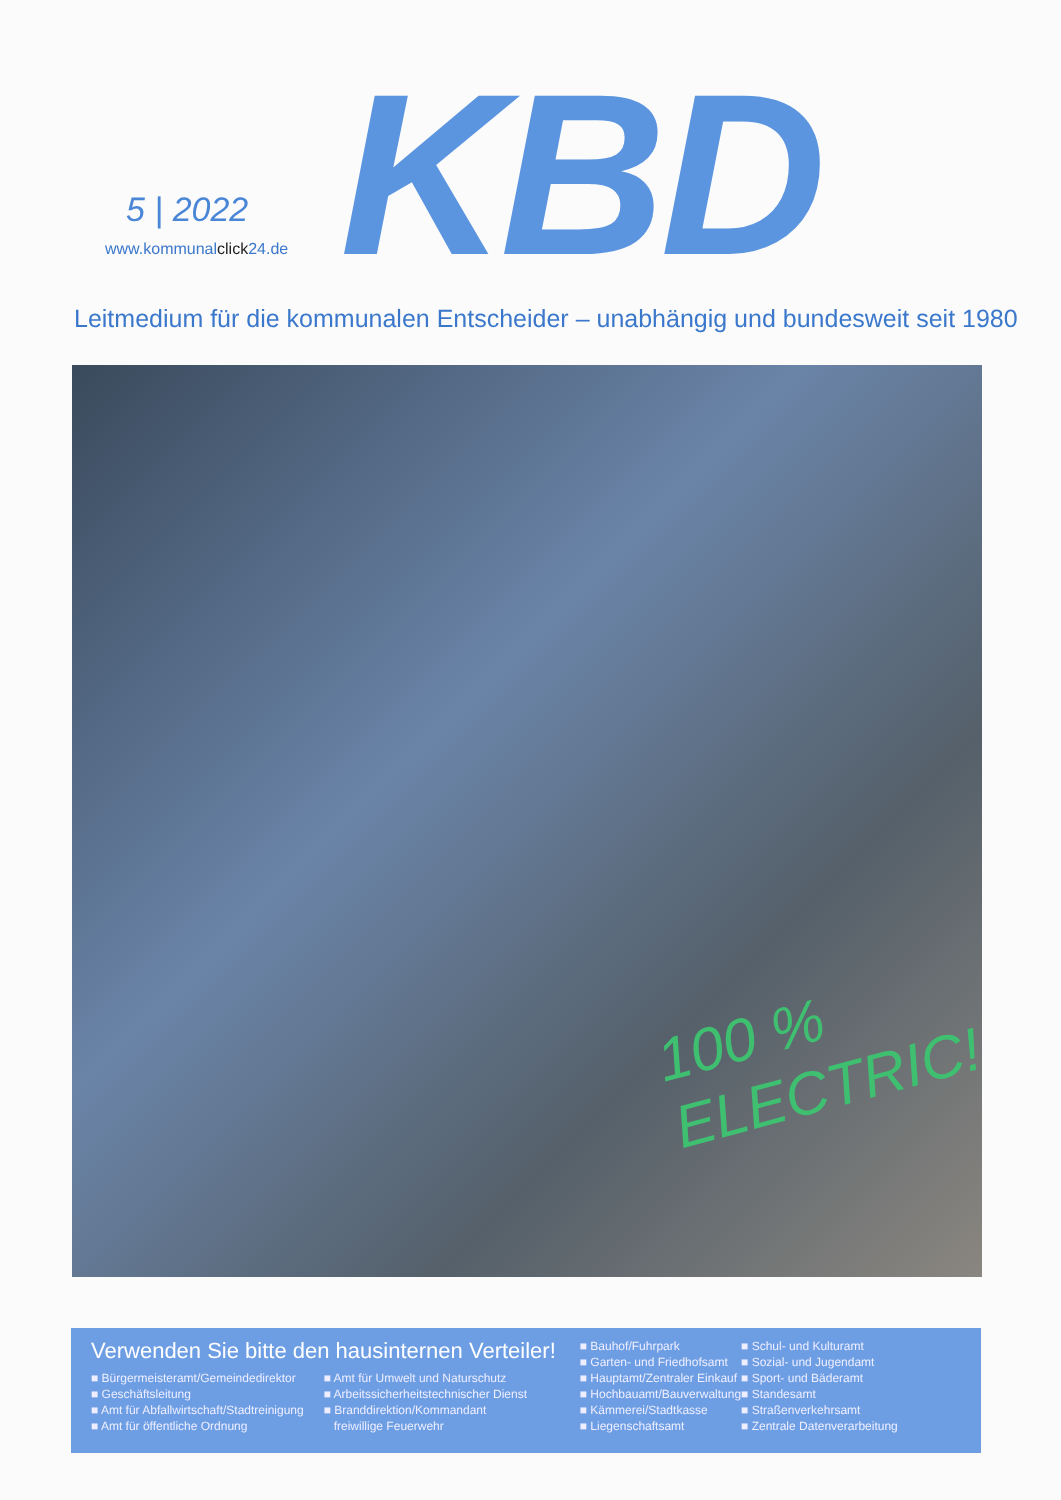5 | 2022
www.kommunalclick24.de KBD
Leitmedium für die kommunalen Entscheider – unabhängig und bundesweit seit 1980
100 % ELECTRIC!
Verwenden Sie bitte den hausinternen Verteiler!
■ Bürgermeisteramt/Gemeindedirektor
■ Geschäftsleitung
■ Amt für Abfallwirtschaft/Stadtreinigung
■ Amt für öffentliche Ordnung
■ Amt für Umwelt und Naturschutz
■ Arbeitssicherheitstechnischer Dienst
■ Branddirektion/Kommandant
freiwillige Feuerwehr
■ Bauhof/Fuhrpark
■ Garten- und Friedhofsamt
■ Hauptamt/Zentraler Einkauf
■ Hochbauamt/Bauverwaltung
■ Kämmerei/Stadtkasse
■ Liegenschaftsamt
■ Schul- und Kulturamt
■ Sozial- und Jugendamt
■ Sport- und Bäderamt
■ Standesamt
■ Straßenverkehrsamt
■ Zentrale Datenverarbeitung